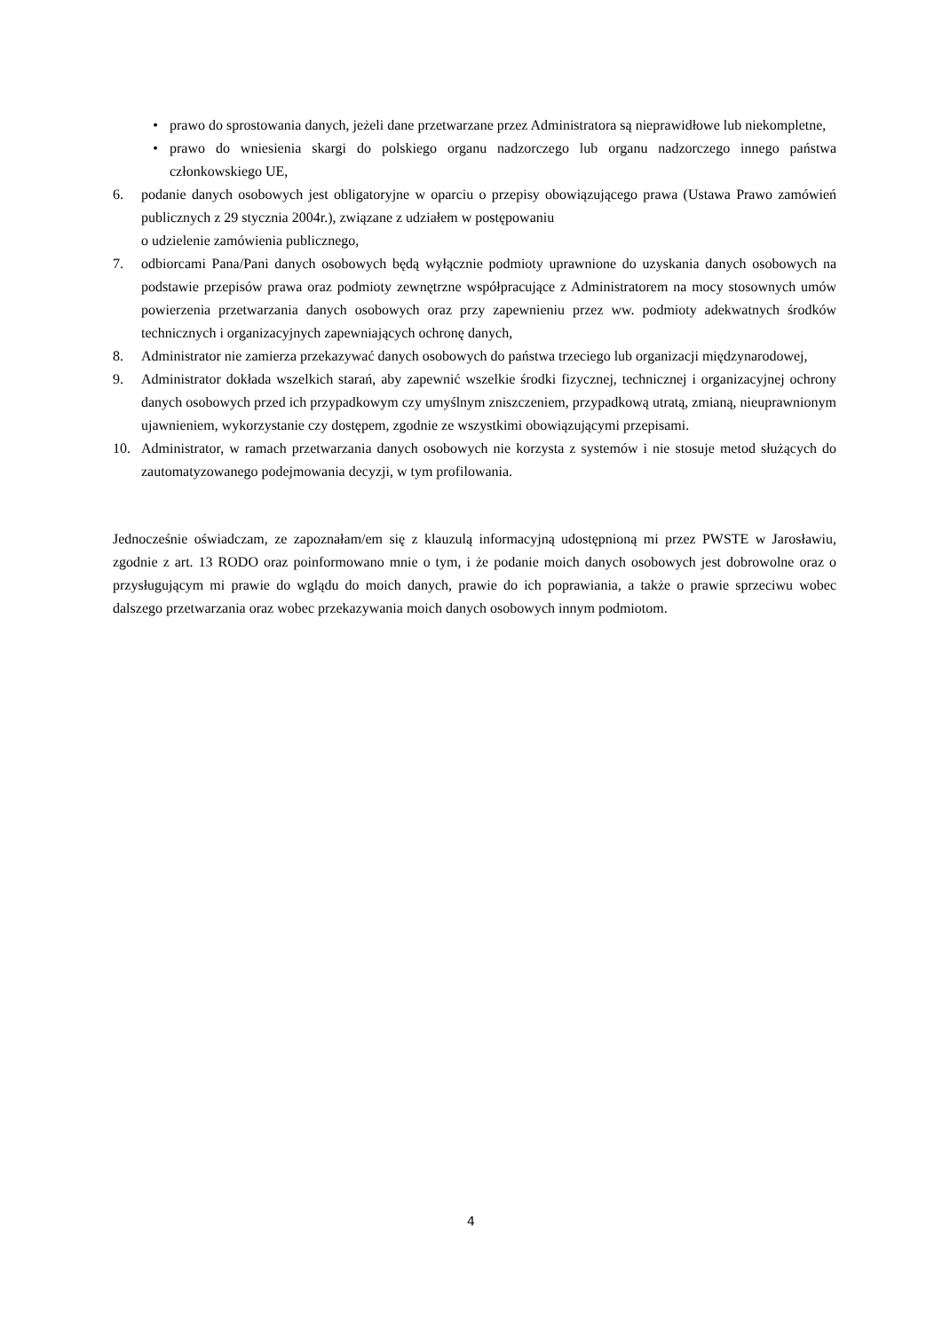• prawo do sprostowania danych, jeżeli dane przetwarzane przez Administratora są nieprawidłowe lub niekompletne,
• prawo do wniesienia skargi do polskiego organu nadzorczego lub organu nadzorczego innego państwa członkowskiego UE,
6. podanie danych osobowych jest obligatoryjne w oparciu o przepisy obowiązującego prawa (Ustawa Prawo zamówień publicznych z 29 stycznia 2004r.), związane z udziałem w postępowaniu
o udzielenie zamówienia publicznego,
7. odbiorcami Pana/Pani danych osobowych będą wyłącznie podmioty uprawnione do uzyskania danych osobowych na podstawie przepisów prawa oraz podmioty zewnętrzne współpracujące z Administratorem na mocy stosownych umów powierzenia przetwarzania danych osobowych oraz przy zapewnieniu przez ww. podmioty adekwatnych środków technicznych i organizacyjnych zapewniających ochronę danych,
8. Administrator nie zamierza przekazywać danych osobowych do państwa trzeciego lub organizacji międzynarodowej,
9. Administrator dokłada wszelkich starań, aby zapewnić wszelkie środki fizycznej, technicznej i organizacyjnej ochrony danych osobowych przed ich przypadkowym czy umyślnym zniszczeniem, przypadkową utratą, zmianą, nieuprawnionym ujawnieniem, wykorzystanie czy dostępem, zgodnie ze wszystkimi obowiązującymi przepisami.
10. Administrator, w ramach przetwarzania danych osobowych nie korzysta z systemów i nie stosuje metod służących do zautomatyzowanego podejmowania decyzji, w tym profilowania.
Jednocześnie oświadczam, ze zapoznałam/em się z klauzulą informacyjną udostępnioną mi przez PWSTE w Jarosławiu, zgodnie z art. 13 RODO oraz poinformowano mnie o tym, i że podanie moich danych osobowych jest dobrowolne oraz o przysługującym mi prawie do wglądu do moich danych, prawie do ich poprawiania, a także o prawie sprzeciwu wobec dalszego przetwarzania oraz wobec przekazywania moich danych osobowych innym podmiotom.
4